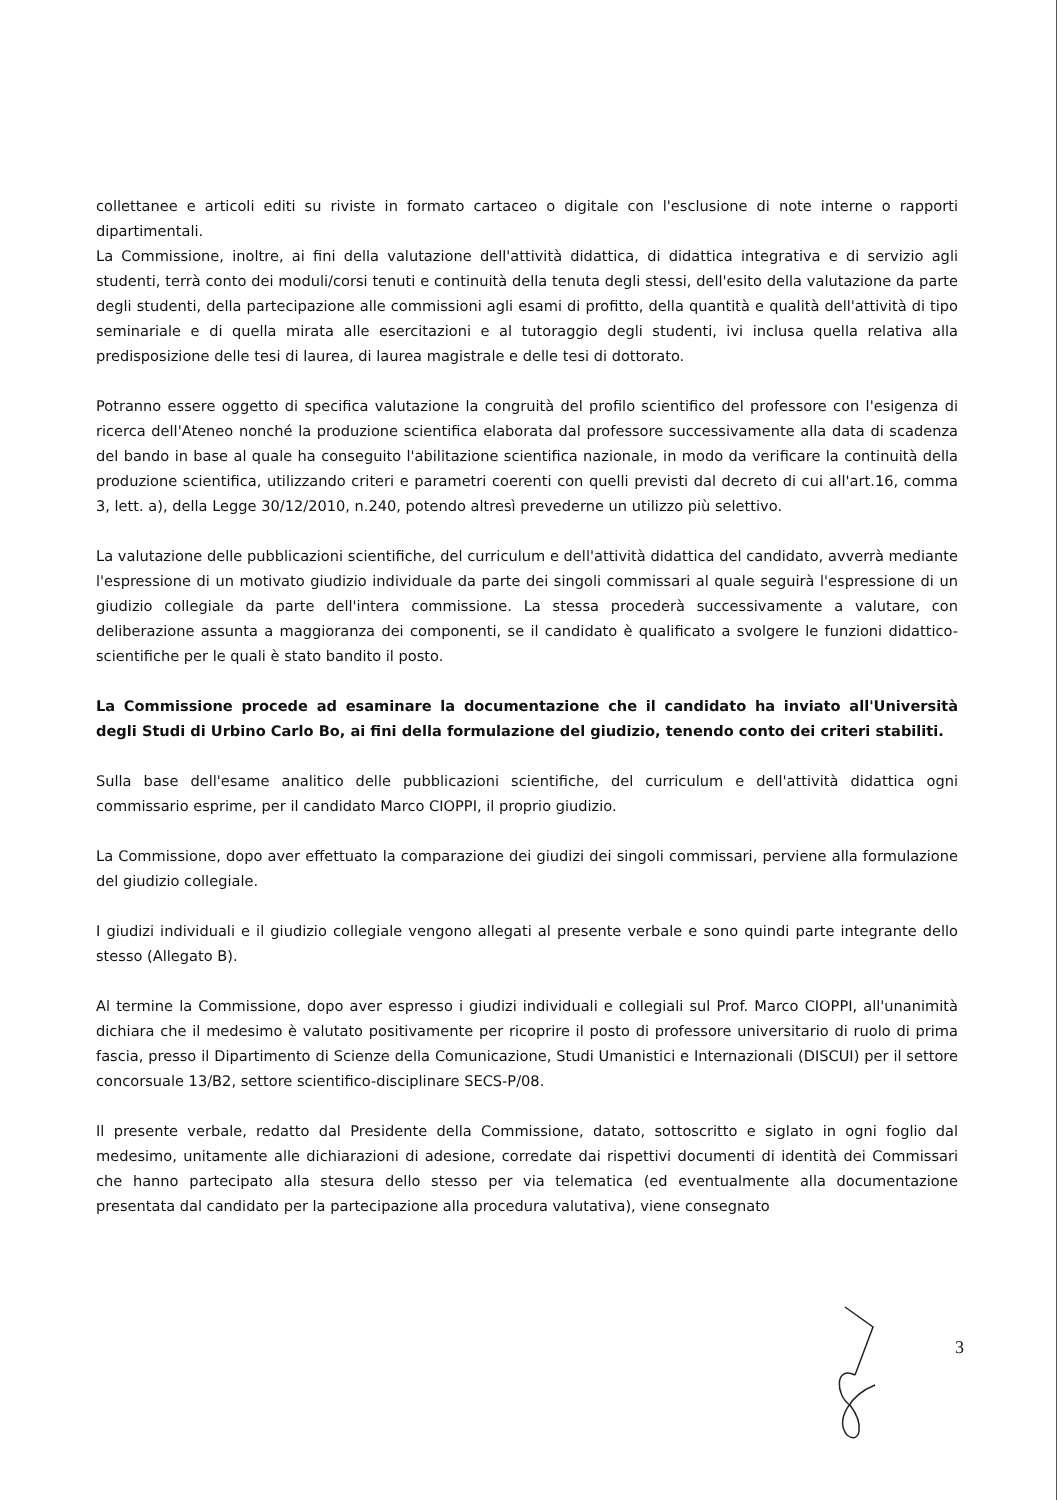collettanee e articoli editi su riviste in formato cartaceo o digitale con l'esclusione di note interne o rapporti dipartimentali.
La Commissione, inoltre, ai fini della valutazione dell'attività didattica, di didattica integrativa e di servizio agli studenti, terrà conto dei moduli/corsi tenuti e continuità della tenuta degli stessi, dell'esito della valutazione da parte degli studenti, della partecipazione alle commissioni agli esami di profitto, della quantità e qualità dell'attività di tipo seminariale e di quella mirata alle esercitazioni e al tutoraggio degli studenti, ivi inclusa quella relativa alla predisposizione delle tesi di laurea, di laurea magistrale e delle tesi di dottorato.
Potranno essere oggetto di specifica valutazione la congruità del profilo scientifico del professore con l'esigenza di ricerca dell'Ateneo nonché la produzione scientifica elaborata dal professore successivamente alla data di scadenza del bando in base al quale ha conseguito l'abilitazione scientifica nazionale, in modo da verificare la continuità della produzione scientifica, utilizzando criteri e parametri coerenti con quelli previsti dal decreto di cui all'art.16, comma 3, lett. a), della Legge 30/12/2010, n.240, potendo altresì prevederne un utilizzo più selettivo.
La valutazione delle pubblicazioni scientifiche, del curriculum e dell'attività didattica del candidato, avverrà mediante l'espressione di un motivato giudizio individuale da parte dei singoli commissari al quale seguirà l'espressione di un giudizio collegiale da parte dell'intera commissione. La stessa procederà successivamente a valutare, con deliberazione assunta a maggioranza dei componenti, se il candidato è qualificato a svolgere le funzioni didattico-scientifiche per le quali è stato bandito il posto.
La Commissione procede ad esaminare la documentazione che il candidato ha inviato all'Università degli Studi di Urbino Carlo Bo, ai fini della formulazione del giudizio, tenendo conto dei criteri stabiliti.
Sulla base dell'esame analitico delle pubblicazioni scientifiche, del curriculum e dell'attività didattica ogni commissario esprime, per il candidato Marco CIOPPI, il proprio giudizio.
La Commissione, dopo aver effettuato la comparazione dei giudizi dei singoli commissari, perviene alla formulazione del giudizio collegiale.
I giudizi individuali e il giudizio collegiale vengono allegati al presente verbale e sono quindi parte integrante dello stesso (Allegato B).
Al termine la Commissione, dopo aver espresso i giudizi individuali e collegiali sul Prof. Marco CIOPPI, all'unanimità dichiara che il medesimo è valutato positivamente per ricoprire il posto di professore universitario di ruolo di prima fascia, presso il Dipartimento di Scienze della Comunicazione, Studi Umanistici e Internazionali (DISCUI) per il settore concorsuale 13/B2, settore scientifico-disciplinare SECS-P/08.
Il presente verbale, redatto dal Presidente della Commissione, datato, sottoscritto e siglato in ogni foglio dal medesimo, unitamente alle dichiarazioni di adesione, corredate dai rispettivi documenti di identità dei Commissari che hanno partecipato alla stesura dello stesso per via telematica (ed eventualmente alla documentazione presentata dal candidato per la partecipazione alla procedura valutativa), viene consegnato
3